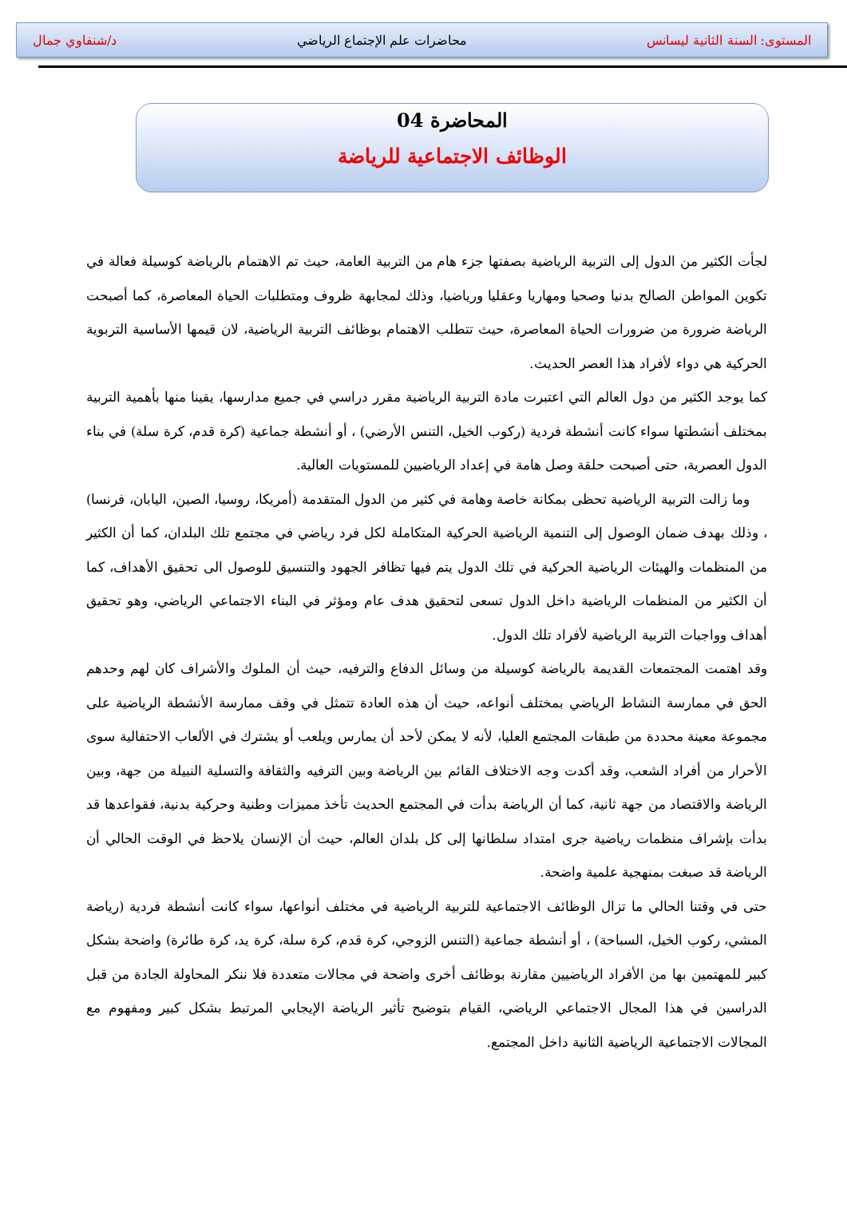المستوى: السنة الثانية ليسانس محاضرات علم الإجتماع الرياضي د/شنفاوي جمال
المحاضرة 04
الوظائف الاجتماعية للرياضة
لجأت الكثير من الدول إلى التربية الرياضية بصفتها جزء هام من التربية العامة، حيث تم الاهتمام بالرياضة كوسيلة فعالة في تكوين المواطن الصالح بدنيا وصحيا ومهاريا وعقليا ورياضيا، وذلك لمجابهة ظروف ومتطلبات الحياة المعاصرة، كما أصبحت الرياضة ضرورة من ضرورات الحياة المعاصرة، حيث تتطلب الاهتمام بوظائف التربية الرياضية، لان قيمها الأساسية التربوية الحركية هي دواء لأفراد هذا العصر الحديث.
كما يوجد الكثير من دول العالم التي اعتبرت مادة التربية الرياضية مقرر دراسي في جميع مدارسها، يقينا منها بأهمية التربية بمختلف أنشطتها سواء كانت أنشطة فردية (ركوب الخيل، التنس الأرضي) ، أو أنشطة جماعية (كرة قدم، كرة سلة) في بناء الدول العصرية، حتى أصبحت حلقة وصل هامة في إعداد الرياضيين للمستويات العالية.
وما زالت التربية الرياضية تحظى بمكانة خاصة وهامة في كثير من الدول المتقدمة (أمريكا، روسيا، الصين، اليابان، فرنسا) ، وذلك بهدف ضمان الوصول إلى التنمية الرياضية الحركية المتكاملة لكل فرد رياضي في مجتمع تلك البلدان، كما أن الكثير من المنظمات والهيئات الرياضية الحركية في تلك الدول يتم فيها تظافر الجهود والتنسيق للوصول الى تحقيق الأهداف، كما أن الكثير من المنظمات الرياضية داخل الدول تسعى لتحقيق هدف عام ومؤثر في البناء الاجتماعي الرياضي، وهو تحقيق أهداف وواجبات التربية الرياضية لأفراد تلك الدول.
وقد اهتمت المجتمعات القديمة بالرياضة كوسيلة من وسائل الدفاع والترفيه، حيث أن الملوك والأشراف كان لهم وحدهم الحق في ممارسة النشاط الرياضي بمختلف أنواعه، حيث أن هذه العادة تتمثل في وقف ممارسة الأنشطة الرياضية على مجموعة معينة محددة من طبقات المجتمع العليا، لأنه لا يمكن لأحد أن يمارس ويلعب أو يشترك في الألعاب الاحتفالية سوى الأحرار من أفراد الشعب، وقد أكدت وجه الاختلاف القائم بين الرياضة وبين الترفيه والثقافة والتسلية النبيلة من جهة، وبين الرياضة والاقتصاد من جهة ثانية، كما أن الرياضة بدأت في المجتمع الحديث تأخذ مميزات وطنية وحركية بدنية، فقواعدها قد بدأت بإشراف منظمات رياضية جرى امتداد سلطانها إلى كل بلدان العالم، حيث أن الإنسان يلاحظ في الوقت الحالي أن الرياضة قد صبغت بمنهجية علمية واضحة.
حتى في وقتنا الحالي ما تزال الوظائف الاجتماعية للتربية الرياضية في مختلف أنواعها، سواء كانت أنشطة فردية (رياضة المشي، ركوب الخيل، السباحة) ، أو أنشطة جماعية (التنس الزوجي، كرة قدم، كرة سلة، كرة يد، كرة طائرة) واضحة بشكل كبير للمهتمين بها من الأفراد الرياضيين مقارنة بوظائف أخرى واضحة في مجالات متعددة فلا ننكر المحاولة الجادة من قبل الدراسين في هذا المجال الاجتماعي الرياضي، القيام بتوضيح تأثير الرياضة الإيجابي المرتبط بشكل كبير ومفهوم مع المجالات الاجتماعية الرياضية الثانية داخل المجتمع.